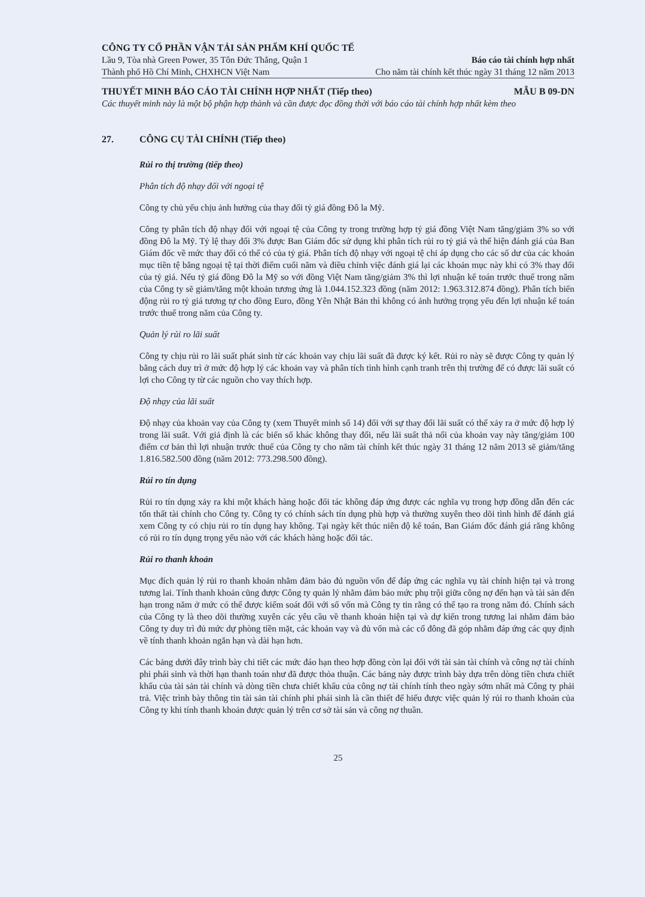CÔNG TY CỔ PHẦN VẬN TẢI SẢN PHẨM KHÍ QUỐC TẾ
Lầu 9, Tòa nhà Green Power, 35 Tôn Đức Thắng, Quận 1 Báo cáo tài chính hợp nhất
Thành phố Hồ Chí Minh, CHXHCN Việt Nam Cho năm tài chính kết thúc ngày 31 tháng 12 năm 2013
THUYẾT MINH BÁO CÁO TÀI CHÍNH HỢP NHẤT (Tiếp theo) MẪU B 09-DN
Các thuyết minh này là một bộ phận hợp thành và cần được đọc đồng thời với báo cáo tài chính hợp nhất kèm theo
27. CÔNG CỤ TÀI CHÍNH (Tiếp theo)
Rủi ro thị trường (tiếp theo)
Phân tích độ nhạy đối với ngoại tệ
Công ty chủ yếu chịu ảnh hưởng của thay đổi tỷ giá đồng Đô la Mỹ.
Công ty phân tích độ nhạy đối với ngoại tệ của Công ty trong trường hợp tỷ giá đồng Việt Nam tăng/giảm 3% so với đồng Đô la Mỹ. Tỷ lệ thay đổi 3% được Ban Giám đốc sử dụng khi phân tích rủi ro tỷ giá và thể hiện đánh giá của Ban Giám đốc về mức thay đổi có thể có của tỷ giá. Phân tích độ nhạy với ngoại tệ chỉ áp dụng cho các số dư của các khoản mục tiền tệ bằng ngoại tệ tại thời điểm cuối năm và điều chỉnh việc đánh giá lại các khoản mục này khi có 3% thay đổi của tỷ giá. Nếu tỷ giá đồng Đô la Mỹ so với đồng Việt Nam tăng/giảm 3% thì lợi nhuận kế toán trước thuế trong năm của Công ty sẽ giảm/tăng một khoản tương ứng là 1.044.152.323 đồng (năm 2012: 1.963.312.874 đồng). Phân tích biến động rủi ro tỷ giá tương tự cho đồng Euro, đồng Yên Nhật Bản thì không có ảnh hưởng trọng yếu đến lợi nhuận kế toán trước thuế trong năm của Công ty.
Quản lý rủi ro lãi suất
Công ty chịu rủi ro lãi suất phát sinh từ các khoản vay chịu lãi suất đã được ký kết. Rủi ro này sẽ được Công ty quản lý bằng cách duy trì ở mức độ hợp lý các khoản vay và phân tích tình hình cạnh tranh trên thị trường để có được lãi suất có lợi cho Công ty từ các nguồn cho vay thích hợp.
Độ nhạy của lãi suất
Độ nhạy của khoản vay của Công ty (xem Thuyết minh số 14) đối với sự thay đổi lãi suất có thể xảy ra ở mức độ hợp lý trong lãi suất. Với giả định là các biến số khác không thay đổi, nếu lãi suất thả nổi của khoản vay này tăng/giảm 100 điểm cơ bản thì lợi nhuận trước thuế của Công ty cho năm tài chính kết thúc ngày 31 tháng 12 năm 2013 sẽ giảm/tăng 1.816.582.500 đồng (năm 2012: 773.298.500 đồng).
Rủi ro tín dụng
Rủi ro tín dụng xảy ra khi một khách hàng hoặc đối tác không đáp ứng được các nghĩa vụ trong hợp đồng dẫn đến các tổn thất tài chính cho Công ty. Công ty có chính sách tín dụng phù hợp và thường xuyên theo dõi tình hình để đánh giá xem Công ty có chịu rủi ro tín dụng hay không. Tại ngày kết thúc niên độ kế toán, Ban Giám đốc đánh giá rằng không có rủi ro tín dụng trọng yếu nào với các khách hàng hoặc đối tác.
Rủi ro thanh khoản
Mục đích quản lý rủi ro thanh khoản nhằm đảm bảo đủ nguồn vốn để đáp ứng các nghĩa vụ tài chính hiện tại và trong tương lai. Tính thanh khoản cũng được Công ty quản lý nhằm đảm bảo mức phụ trội giữa công nợ đến hạn và tài sản đến hạn trong năm ở mức có thể được kiểm soát đối với số vốn mà Công ty tin rằng có thể tạo ra trong năm đó. Chính sách của Công ty là theo dõi thường xuyên các yêu cầu về thanh khoản hiện tại và dự kiến trong tương lai nhằm đảm bảo Công ty duy trì đủ mức dự phòng tiền mặt, các khoản vay và đủ vốn mà các cổ đông đã góp nhằm đáp ứng các quy định về tính thanh khoản ngắn hạn và dài hạn hơn.
Các bảng dưới đây trình bày chi tiết các mức đáo hạn theo hợp đồng còn lại đối với tài sản tài chính và công nợ tài chính phi phái sinh và thời hạn thanh toán như đã được thỏa thuận. Các bảng này được trình bày dựa trên dòng tiền chưa chiết khấu của tài sản tài chính và dòng tiền chưa chiết khấu của công nợ tài chính tính theo ngày sớm nhất mà Công ty phải trả. Việc trình bày thông tin tài sản tài chính phi phái sinh là cần thiết để hiểu được việc quản lý rủi ro thanh khoản của Công ty khi tính thanh khoản được quản lý trên cơ sở tài sản và công nợ thuần.
25